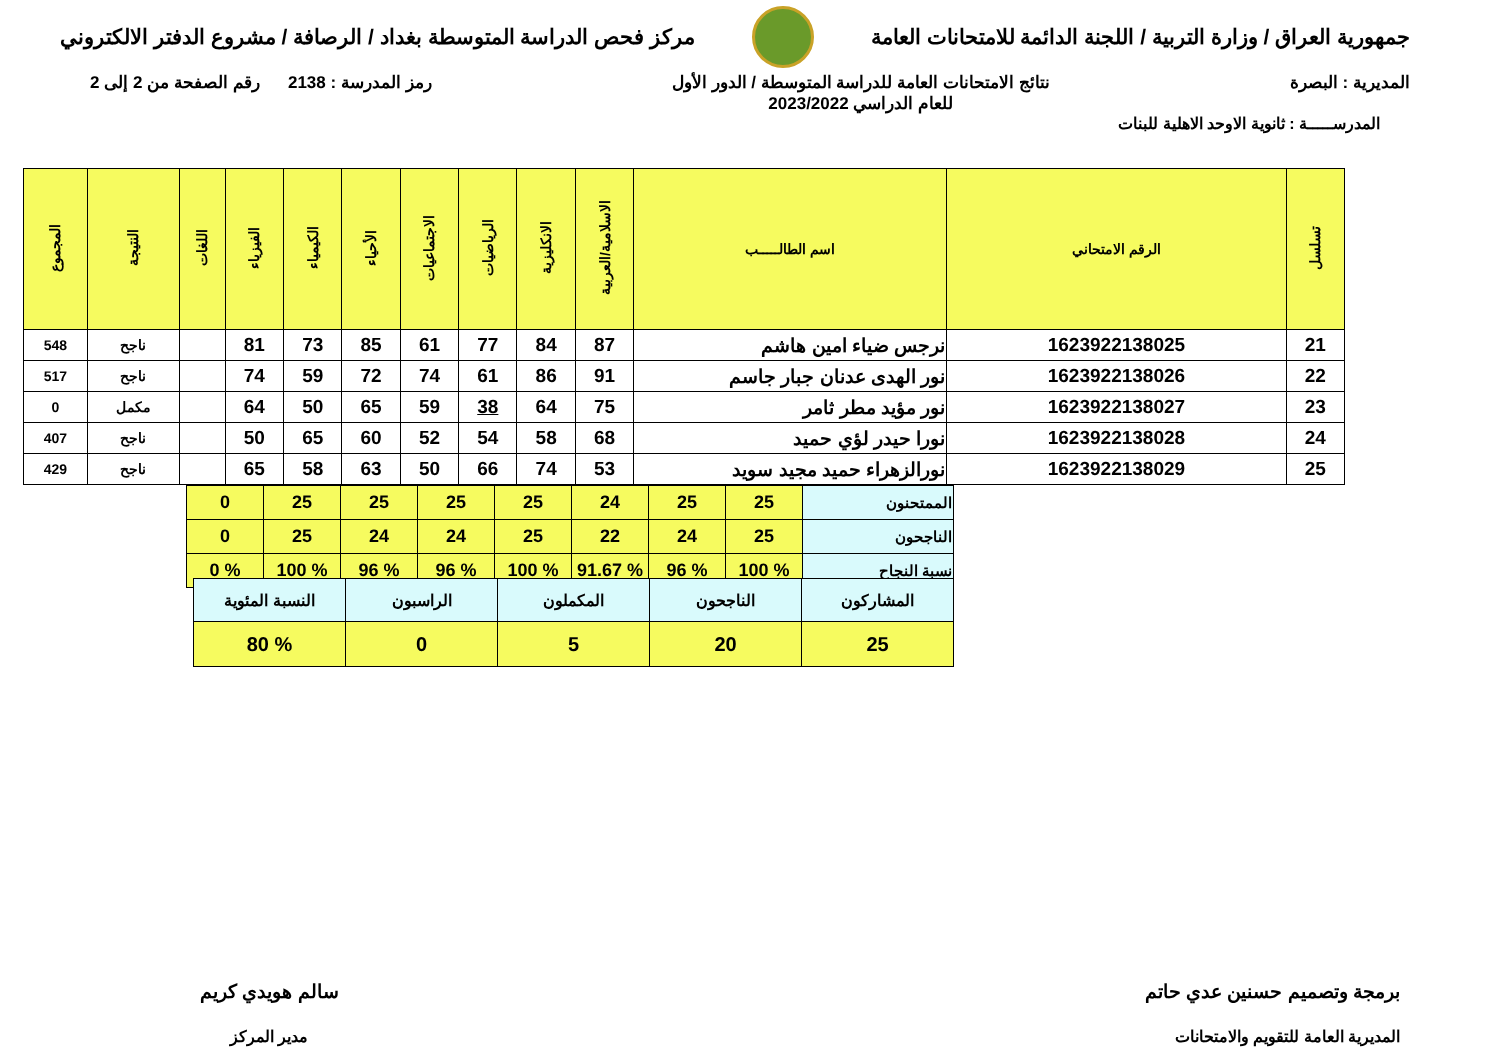جمهورية العراق / وزارة التربية / اللجنة الدائمة للامتحانات العامة
مركز فحص الدراسة المتوسطة بغداد / الرصافة / مشروع الدفتر الالكتروني
المديرية : البصرة نتائج الامتحانات العامة للدراسة المتوسطة / الدور الأول
للعام الدراسي 2023/2022
رمز المدرسة : 2138 رقم الصفحة من 2 إلى 2
المدرســـــة : ثانوية الاوحد الاهلية للبنات
| تسلسل | الرقم الامتحاني | اسم الطالـــــب | الاسلامية/العربية | الانكليزية | الرياضيات | الاجتماعيات | الأحياء | الكيمياء | الفيزياء | اللغات | النتيجة | المجموع |
| --- | --- | --- | --- | --- | --- | --- | --- | --- | --- | --- | --- | --- |
| 21 | 1623922138025 | نرجس ضياء امين هاشم | 87 | 84 | 77 | 61 | 85 | 73 | 81 | | ناجح | 548 |
| 22 | 1623922138026 | نور الهدى عدنان جبار جاسم | 91 | 86 | 61 | 74 | 72 | 59 | 74 | | ناجح | 517 |
| 23 | 1623922138027 | نور مؤيد مطر ثامر | 75 | 64 | 38 | 59 | 65 | 50 | 64 | | مكمل | 0 |
| 24 | 1623922138028 | نورا حيدر لؤي حميد | 68 | 58 | 54 | 52 | 60 | 65 | 50 | | ناجح | 407 |
| 25 | 1623922138029 | نورالزهراء حميد مجيد سويد | 53 | 74 | 66 | 50 | 63 | 58 | 65 | | ناجح | 429 |
| الممتحنون | 25 | 25 | 24 | 25 | 25 | 25 | 25 | 0 |
| الناجحون | 25 | 24 | 22 | 25 | 24 | 24 | 25 | 0 |
| نسبة النجاح | % 100 | % 96 | % 91.67 | % 100 | % 96 | % 96 | % 100 | % 0 |
| المشاركون | الناجحون | المكملون | الراسبون | النسبة المئوية |
| 25 | 20 | 5 | 0 | % 80 |
برمجة وتصميم حسنين عدي حاتم
المديرية العامة للتقويم والامتحانات
سالم هويدي كريم
مدير المركز